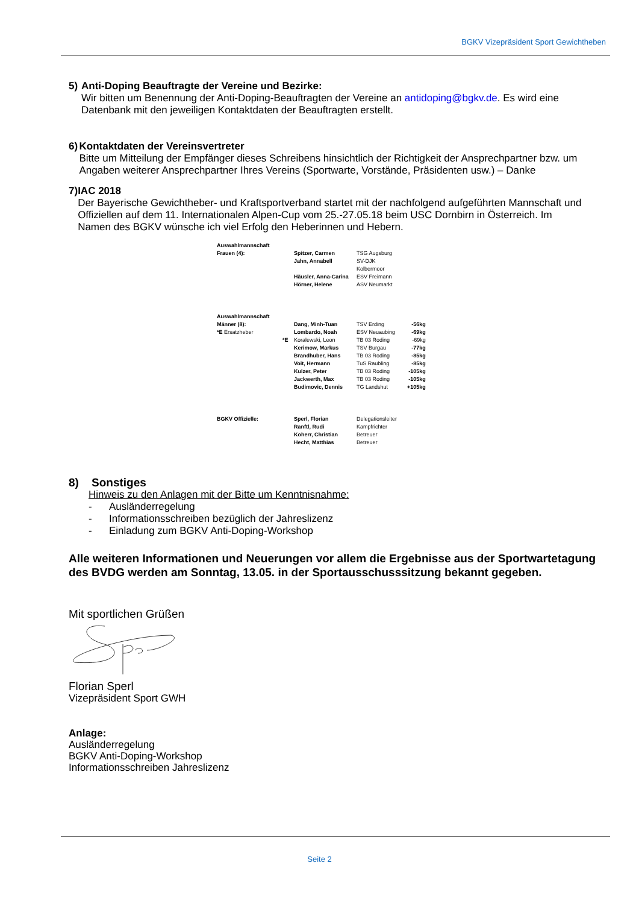BGKV Vizepräsident Sport Gewichtheben
5) Anti-Doping Beauftragte der Vereine und Bezirke:
Wir bitten um Benennung der Anti-Doping-Beauftragten der Vereine an antidoping@bgkv.de. Es wird eine Datenbank mit den jeweiligen Kontaktdaten der Beauftragten erstellt.
6) Kontaktdaten der Vereinsvertreter
Bitte um Mitteilung der Empfänger dieses Schreibens hinsichtlich der Richtigkeit der Ansprechpartner bzw. um Angaben weiterer Ansprechpartner Ihres Vereins (Sportwarte, Vorstände, Präsidenten usw.) – Danke
7) IAC 2018
Der Bayerische Gewichtheber- und Kraftsportverband startet mit der nachfolgend aufgeführten Mannschaft und Offiziellen auf dem 11. Internationalen Alpen-Cup vom 25.-27.05.18 beim USC Dornbirn in Österreich. Im Namen des BGKV wünsche ich viel Erfolg den Heberinnen und Hebern.
| Auswahlmannschaft | | | | |
| Frauen (4): | | Spitzer, Carmen | TSG Augsburg | |
| | | Jahn, Annabell | SV-DJK Kolbermoor | |
| | | Häusler, Anna-Carina | ESV Freimann | |
| | | Hörner, Helene | ASV Neumarkt | |
| Auswahlmannschaft | | | | |
| Männer (8): | | Dang, Minh-Tuan | TSV Erding | -56kg |
| *E Ersatzheber | | Lombardo, Noah | ESV Neuaubing | -69kg |
| | *E | Koralewski, Leon | TB 03 Roding | -69kg |
| | | Kerimow, Markus | TSV Burgau | -77kg |
| | | Brandhuber, Hans | TB 03 Roding | -85kg |
| | | Voit, Hermann | TuS Raubling | -85kg |
| | | Kulzer, Peter | TB 03 Roding | -105kg |
| | | Jackwerth, Max | TB 03 Roding | -105kg |
| | | Budimovic, Dennis | TG Landshut | +105kg |
| BGKV Offizielle: | | Sperl, Florian | Delegationsleiter | |
| | | Ranftl, Rudi | Kampfrichter | |
| | | Koherr, Christian | Betreuer | |
| | | Hecht, Matthias | Betreuer | |
8) Sonstiges
Hinweis zu den Anlagen mit der Bitte um Kenntnisnahme:
- Ausländerregelung
- Informationsschreiben bezüglich der Jahreslizenz
- Einladung zum BGKV Anti-Doping-Workshop
Alle weiteren Informationen und Neuerungen vor allem die Ergebnisse aus der Sportwartetagung des BVDG werden am Sonntag, 13.05. in der Sportausschusssitzung bekannt gegeben.
Mit sportlichen Grüßen
Florian Sperl
Vizepräsident Sport GWH
Anlage:
Ausländerregelung
BGKV Anti-Doping-Workshop
Informationsschreiben Jahreslizenz
Seite 2